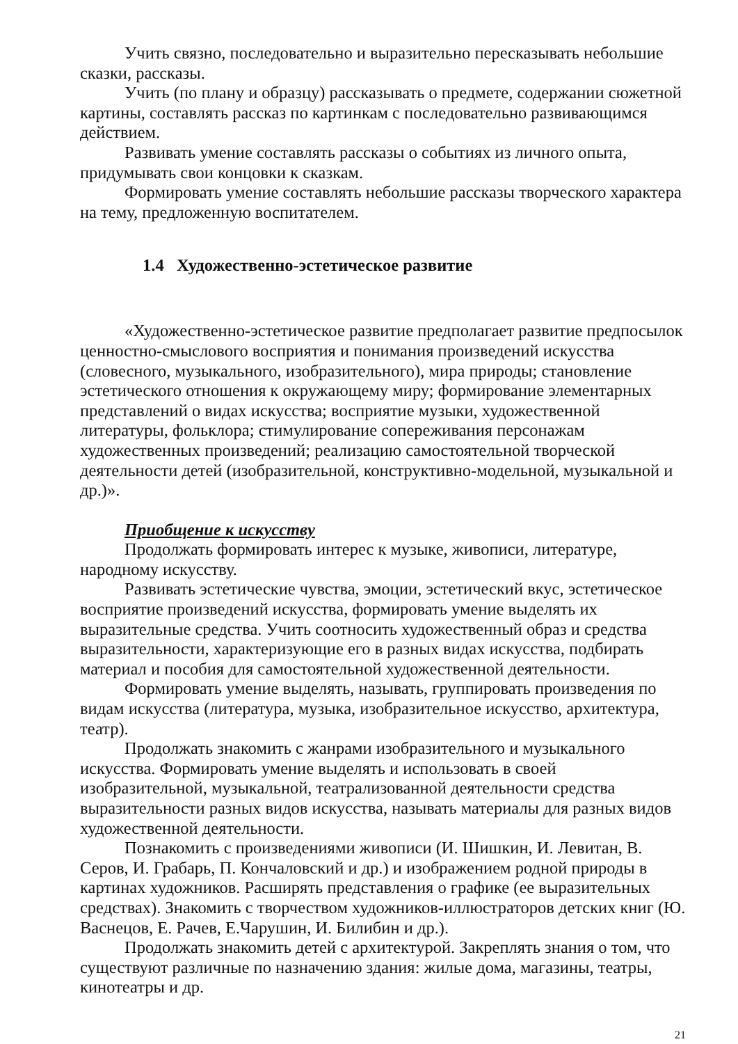Учить связно, последовательно и выразительно пересказывать небольшие сказки, рассказы.
Учить (по плану и образцу) рассказывать о предмете, содержании сюжетной картины, составлять рассказ по картинкам с последовательно развивающимся действием.
Развивать умение составлять рассказы о событиях из личного опыта, придумывать свои концовки к сказкам.
Формировать умение составлять небольшие рассказы творческого характера на тему, предложенную воспитателем.
1.4 Художественно-эстетическое развитие
«Художественно-эстетическое развитие предполагает развитие предпосылок ценностно-смыслового восприятия и понимания произведений искусства (словесного, музыкального, изобразительного), мира природы; становление эстетического отношения к окружающему миру; формирование элементарных представлений о видах искусства; восприятие музыки, художественной литературы, фольклора; стимулирование сопереживания персонажам художественных произведений; реализацию самостоятельной творческой деятельности детей (изобразительной, конструктивно-модельной, музыкальной и др.)».
Приобщение к искусству
Продолжать формировать интерес к музыке, живописи, литературе, народному искусству.
Развивать эстетические чувства, эмоции, эстетический вкус, эстетическое восприятие произведений искусства, формировать умение выделять их выразительные средства. Учить соотносить художественный образ и средства выразительности, характеризующие его в разных видах искусства, подбирать материал и пособия для самостоятельной художественной деятельности.
Формировать умение выделять, называть, группировать произведения по видам искусства (литература, музыка, изобразительное искусство, архитектура, театр).
Продолжать знакомить с жанрами изобразительного и музыкального искусства. Формировать умение выделять и использовать в своей изобразительной, музыкальной, театрализованной деятельности средства выразительности разных видов искусства, называть материалы для разных видов художественной деятельности.
Познакомить с произведениями живописи (И. Шишкин, И. Левитан, В. Серов, И. Грабарь, П. Кончаловский и др.) и изображением родной природы в картинах художников. Расширять представления о графике (ее выразительных средствах). Знакомить с творчеством художников-иллюстраторов детских книг (Ю. Васнецов, Е. Рачев, Е.Чарушин, И. Билибин и др.).
Продолжать знакомить детей с архитектурой. Закреплять знания о том, что существуют различные по назначению здания: жилые дома, магазины, театры, кинотеатры и др.
21